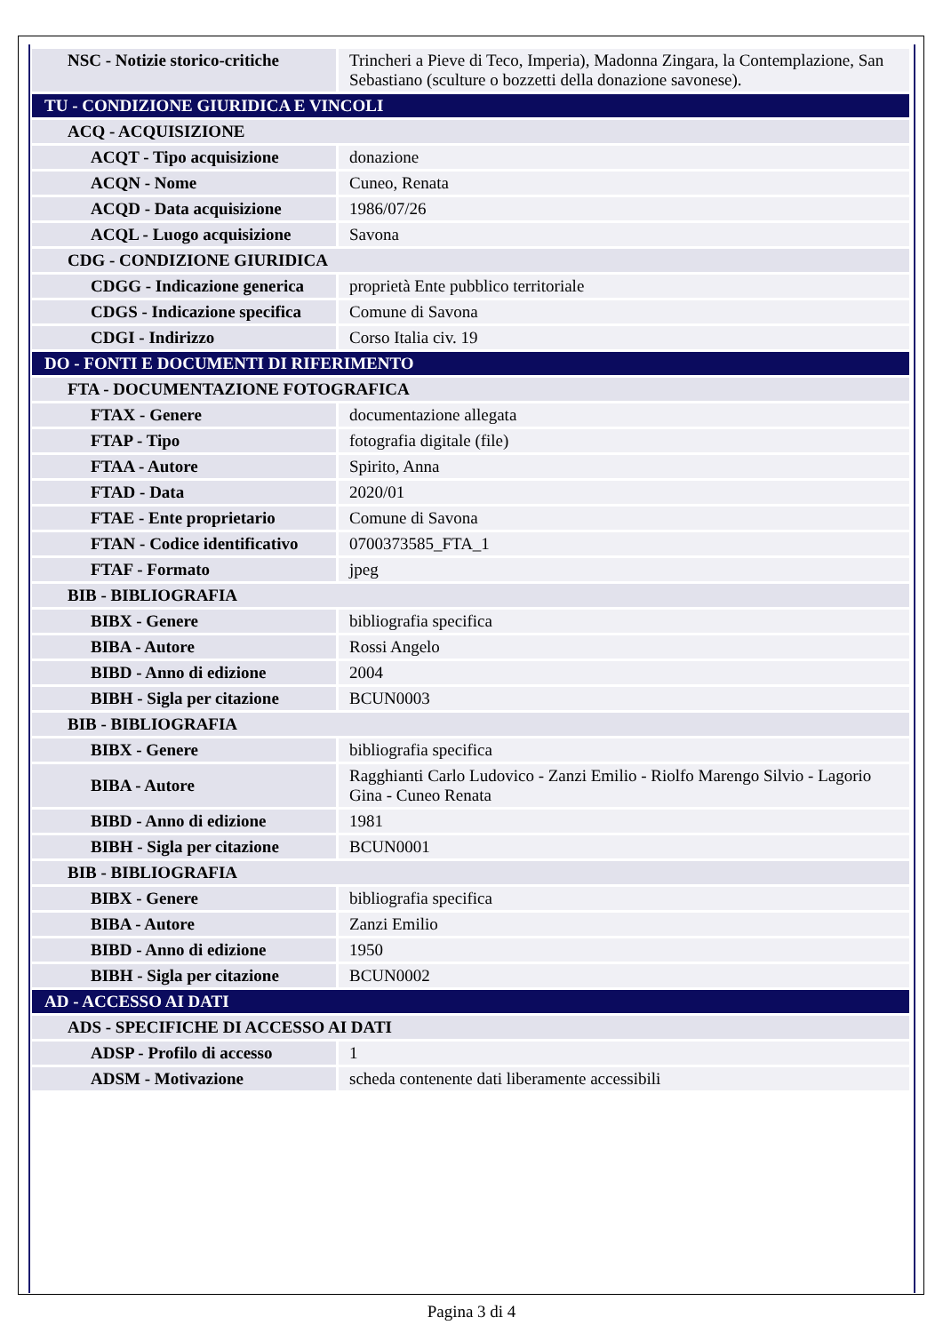| NSC - Notizie storico-critiche | Trincheri a Pieve di Teco, Imperia), Madonna Zingara, la Contemplazione, San Sebastiano (sculture o bozzetti della donazione savonese). |
| TU - CONDIZIONE GIURIDICA E VINCOLI | |
| ACQ - ACQUISIZIONE | |
| ACQT - Tipo acquisizione | donazione |
| ACQN - Nome | Cuneo, Renata |
| ACQD - Data acquisizione | 1986/07/26 |
| ACQL - Luogo acquisizione | Savona |
| CDG - CONDIZIONE GIURIDICA | |
| CDGG - Indicazione generica | proprietà Ente pubblico territoriale |
| CDGS - Indicazione specifica | Comune di Savona |
| CDGI - Indirizzo | Corso Italia civ. 19 |
| DO - FONTI E DOCUMENTI DI RIFERIMENTO | |
| FTA - DOCUMENTAZIONE FOTOGRAFICA | |
| FTAX - Genere | documentazione allegata |
| FTAP - Tipo | fotografia digitale (file) |
| FTAA - Autore | Spirito, Anna |
| FTAD - Data | 2020/01 |
| FTAE - Ente proprietario | Comune di Savona |
| FTAN - Codice identificativo | 0700373585_FTA_1 |
| FTAF - Formato | jpeg |
| BIB - BIBLIOGRAFIA | |
| BIBX - Genere | bibliografia specifica |
| BIBA - Autore | Rossi Angelo |
| BIBD - Anno di edizione | 2004 |
| BIBH - Sigla per citazione | BCUN0003 |
| BIB - BIBLIOGRAFIA | |
| BIBX - Genere | bibliografia specifica |
| BIBA - Autore | Ragghianti Carlo Ludovico - Zanzi Emilio - Riolfo Marengo Silvio - Lagorio Gina - Cuneo Renata |
| BIBD - Anno di edizione | 1981 |
| BIBH - Sigla per citazione | BCUN0001 |
| BIB - BIBLIOGRAFIA | |
| BIBX - Genere | bibliografia specifica |
| BIBA - Autore | Zanzi Emilio |
| BIBD - Anno di edizione | 1950 |
| BIBH - Sigla per citazione | BCUN0002 |
| AD - ACCESSO AI DATI | |
| ADS - SPECIFICHE DI ACCESSO AI DATI | |
| ADSP - Profilo di accesso | 1 |
| ADSM - Motivazione | scheda contenente dati liberamente accessibili |
Pagina 3 di 4